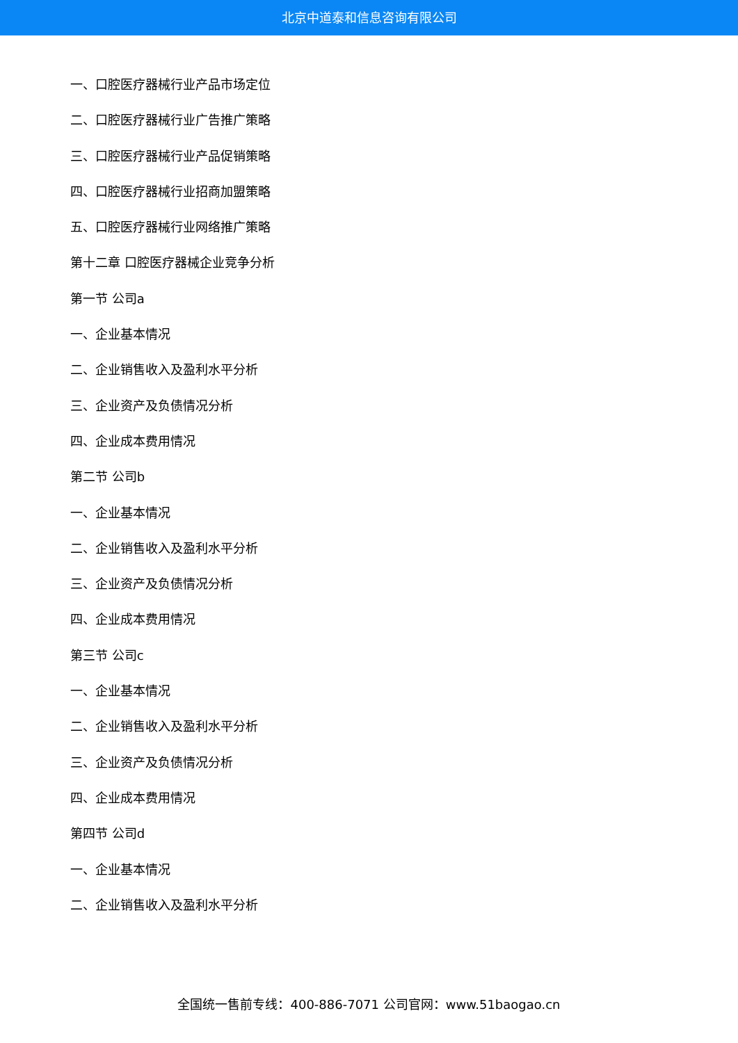北京中道泰和信息咨询有限公司
一、口腔医疗器械行业产品市场定位
二、口腔医疗器械行业广告推广策略
三、口腔医疗器械行业产品促销策略
四、口腔医疗器械行业招商加盟策略
五、口腔医疗器械行业网络推广策略
第十二章 口腔医疗器械企业竞争分析
第一节 公司a
一、企业基本情况
二、企业销售收入及盈利水平分析
三、企业资产及负债情况分析
四、企业成本费用情况
第二节 公司b
一、企业基本情况
二、企业销售收入及盈利水平分析
三、企业资产及负债情况分析
四、企业成本费用情况
第三节 公司c
一、企业基本情况
二、企业销售收入及盈利水平分析
三、企业资产及负债情况分析
四、企业成本费用情况
第四节 公司d
一、企业基本情况
二、企业销售收入及盈利水平分析
全国统一售前专线：400-886-7071 公司官网：www.51baogao.cn